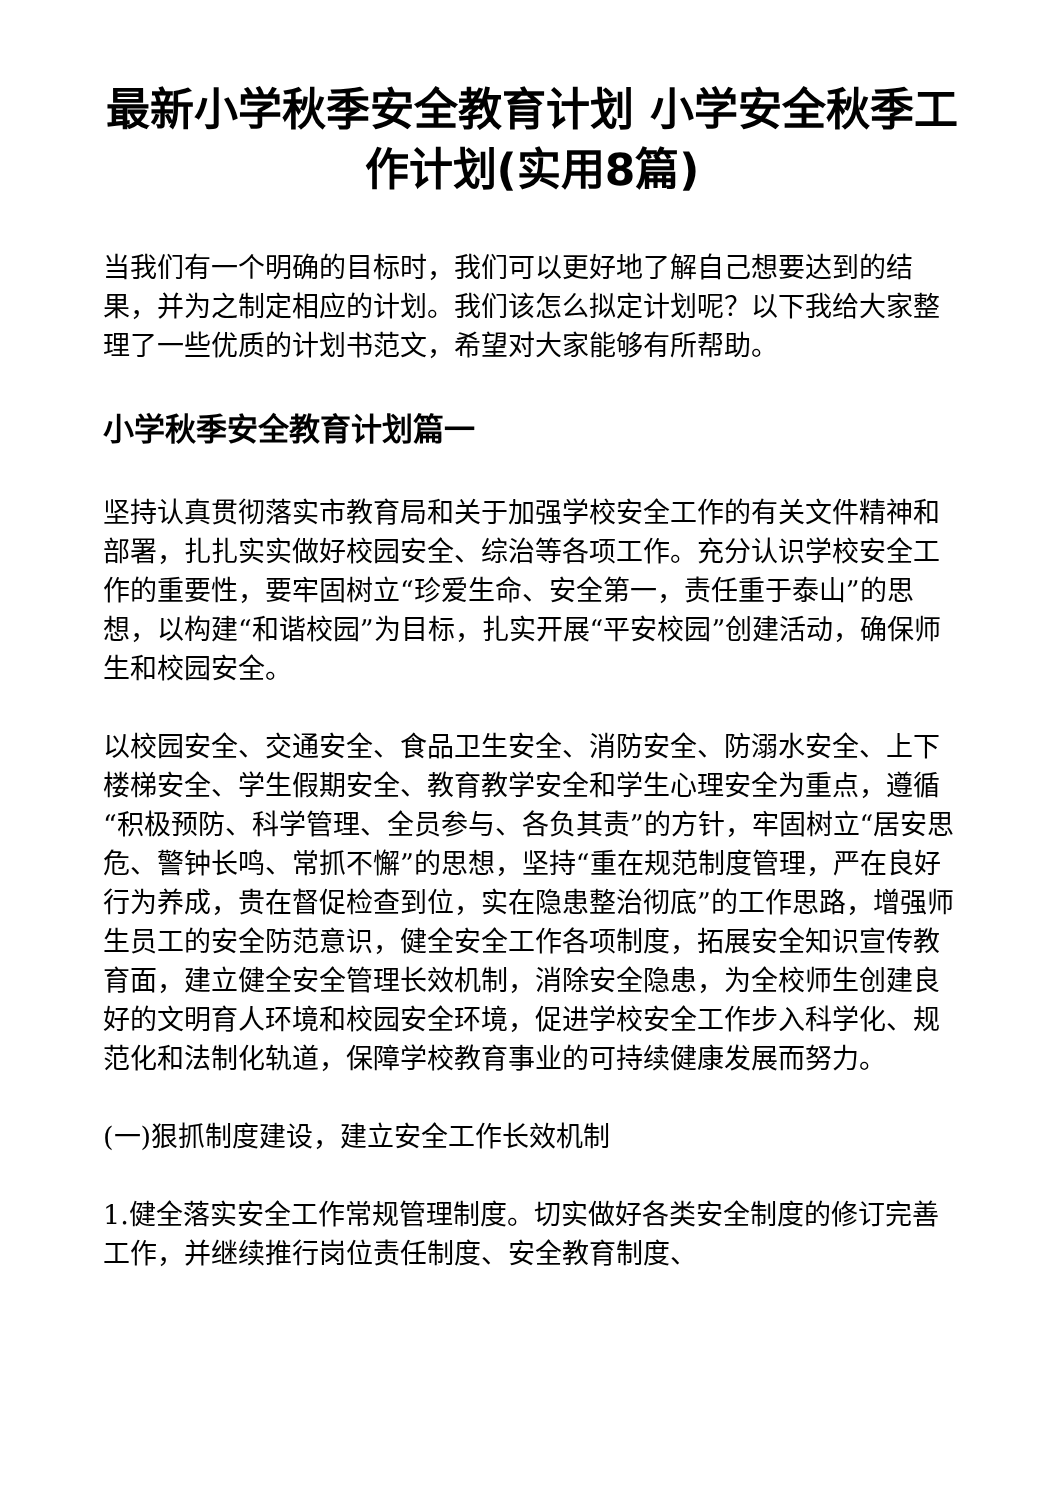最新小学秋季安全教育计划 小学安全秋季工作计划(实用8篇)
当我们有一个明确的目标时，我们可以更好地了解自己想要达到的结果，并为之制定相应的计划。我们该怎么拟定计划呢？以下我给大家整理了一些优质的计划书范文，希望对大家能够有所帮助。
小学秋季安全教育计划篇一
坚持认真贯彻落实市教育局和关于加强学校安全工作的有关文件精神和部署，扎扎实实做好校园安全、综治等各项工作。充分认识学校安全工作的重要性，要牢固树立“珍爱生命、安全第一，责任重于泰山”的思想，以构建“和谐校园”为目标，扎实开展“平安校园”创建活动，确保师生和校园安全。
以校园安全、交通安全、食品卫生安全、消防安全、防溺水安全、上下楼梯安全、学生假期安全、教育教学安全和学生心理安全为重点，遵循“积极预防、科学管理、全员参与、各负其责”的方针，牢固树立“居安思危、警钟长鸣、常抓不懈”的思想，坚持“重在规范制度管理，严在良好行为养成，贵在督促检查到位，实在隐患整治彻底”的工作思路，增强师生员工的安全防范意识，健全安全工作各项制度，拓展安全知识宣传教育面，建立健全安全管理长效机制，消除安全隐患，为全校师生创建良好的文明育人环境和校园安全环境，促进学校安全工作步入科学化、规范化和法制化轨道，保障学校教育事业的可持续健康发展而努力。
(一)狠抓制度建设，建立安全工作长效机制
1.健全落实安全工作常规管理制度。切实做好各类安全制度的修订完善工作，并继续推行岗位责任制度、安全教育制度、